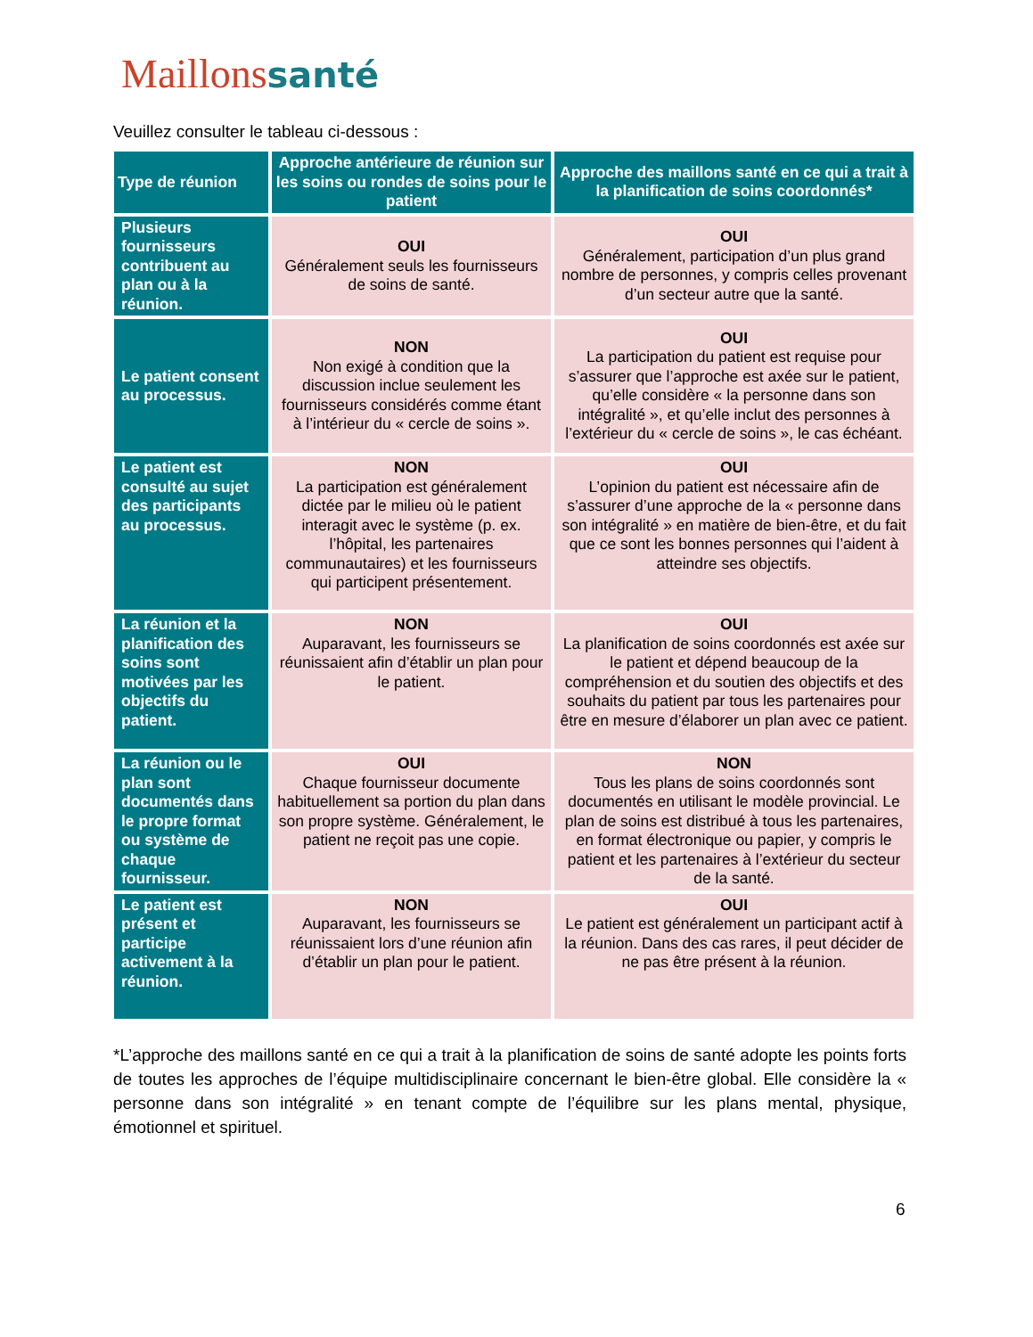Maillons santé
Veuillez consulter le tableau ci-dessous :
| Type de réunion | Approche antérieure de réunion sur les soins ou rondes de soins pour le patient | Approche des maillons santé en ce qui a trait à la planification de soins coordonnés* |
| --- | --- | --- |
| Plusieurs fournisseurs contribuent au plan ou à la réunion. | OUI Généralement seuls les fournisseurs de soins de santé. | OUI Généralement, participation d’un plus grand nombre de personnes, y compris celles provenant d’un secteur autre que la santé. |
| Le patient consent au processus. | NON Non exigé à condition que la discussion inclue seulement les fournisseurs considérés comme étant à l’intérieur du « cercle de soins ». | OUI La participation du patient est requise pour s’assurer que l’approche est axée sur le patient, qu’elle considère « la personne dans son intégralité », et qu’elle inclut des personnes à l’extérieur du « cercle de soins », le cas échéant. |
| Le patient est consulté au sujet des participants au processus. | NON La participation est généralement dictée par le milieu où le patient interagit avec le système (p. ex. l’hôpital, les partenaires communautaires) et les fournisseurs qui participent présentement. | OUI L’opinion du patient est nécessaire afin de s’assurer d’une approche de la « personne dans son intégralité » en matière de bien-être, et du fait que ce sont les bonnes personnes qui l’aident à atteindre ses objectifs. |
| La réunion et la planification des soins sont motivées par les objectifs du patient. | NON Auparavant, les fournisseurs se réunissaient afin d’établir un plan pour le patient. | OUI La planification de soins coordonnés est axée sur le patient et dépend beaucoup de la compréhension et du soutien des objectifs et des souhaits du patient par tous les partenaires pour être en mesure d’élaborer un plan avec ce patient. |
| La réunion ou le plan sont documentés dans le propre format ou système de chaque fournisseur. | OUI Chaque fournisseur documente habituellement sa portion du plan dans son propre système. Généralement, le patient ne reçoit pas une copie. | NON Tous les plans de soins coordonnés sont documentés en utilisant le modèle provincial. Le plan de soins est distribué à tous les partenaires, en format électronique ou papier, y compris le patient et les partenaires à l’extérieur du secteur de la santé. |
| Le patient est présent et participe activement à la réunion. | NON Auparavant, les fournisseurs se réunissaient lors d’une réunion afin d’établir un plan pour le patient. | OUI Le patient est généralement un participant actif à la réunion. Dans des cas rares, il peut décider de ne pas être présent à la réunion. |
*L’approche des maillons santé en ce qui a trait à la planification de soins de santé adopte les points forts de toutes les approches de l’équipe multidisciplinaire concernant le bien-être global. Elle considère la « personne dans son intégralité » en tenant compte de l’équilibre sur les plans mental, physique, émotionnel et spirituel.
6